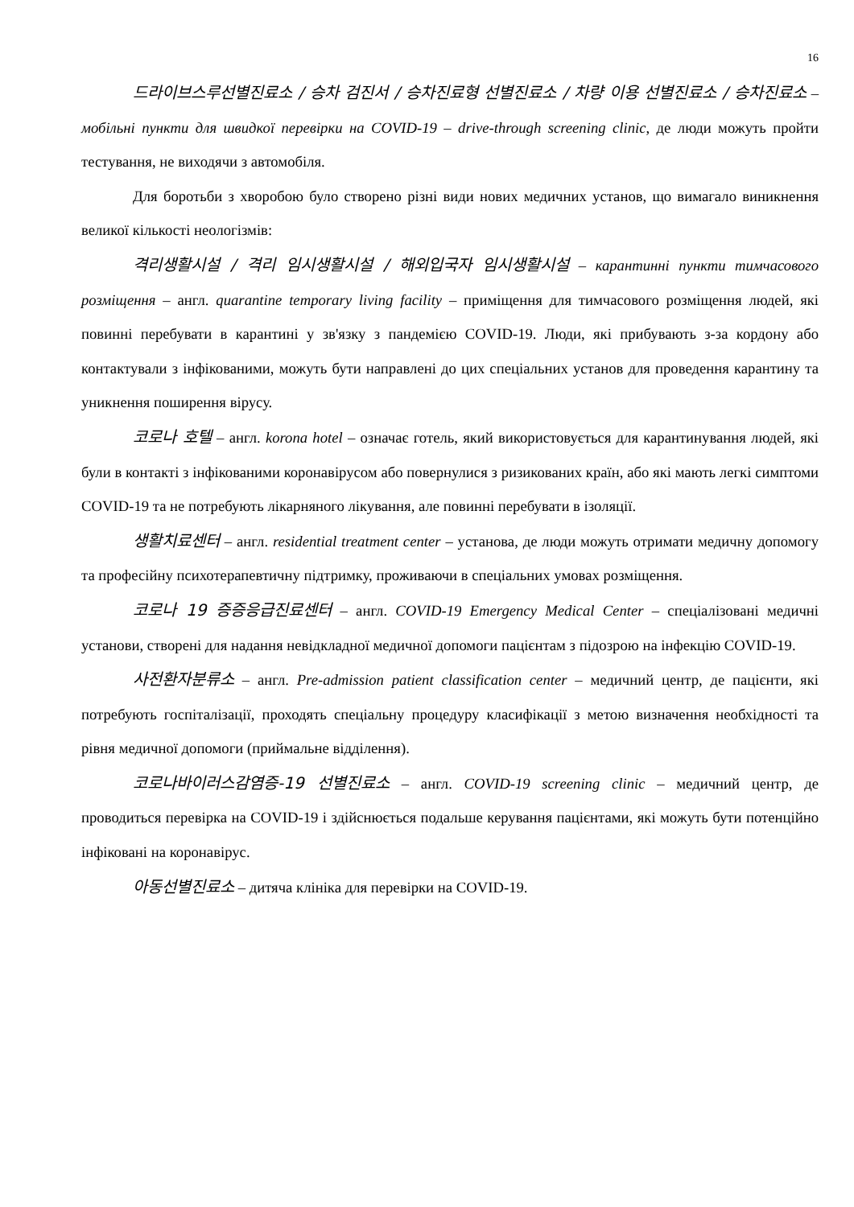16
드라이브스루선별진료소 / 승차 검진서 / 승차진료형 선별진료소 / 차량 이용 선별진료소 / 승차진료소 – мобільні пункти для швидкої перевірки на COVID-19 – drive-through screening clinic, де люди можуть пройти тестування, не виходячи з автомобіля.
Для боротьби з хворобою було створено різні види нових медичних установ, що вимагало виникнення великої кількості неологізмів:
격리생활시설 / 격리 임시생활시설 / 해외입국자 임시생활시설 – карантинні пункти тимчасового розміщення – англ. quarantine temporary living facility – приміщення для тимчасового розміщення людей, які повинні перебувати в карантині у зв'язку з пандемією COVID-19. Люди, які прибувають з-за кордону або контактували з інфікованими, можуть бути направлені до цих спеціальних установ для проведення карантину та уникнення поширення вірусу.
코로나 호텔 – англ. korona hotel – означає готель, який використовується для карантинування людей, які були в контакті з інфікованими коронавірусом або повернулися з ризикованих країн, або які мають легкі симптоми COVID-19 та не потребують лікарняного лікування, але повинні перебувати в ізоляції.
생활치료센터 – англ. residential treatment center – установа, де люди можуть отримати медичну допомогу та професійну психотерапевтичну підтримку, проживаючи в спеціальних умовах розміщення.
코로나 19 증증응급진료센터 – англ. COVID-19 Emergency Medical Center – спеціалізовані медичні установи, створені для надання невідкладної медичної допомоги пацієнтам з підозрою на інфекцію COVID-19.
사전환자분류소 – англ. Pre-admission patient classification center – медичний центр, де пацієнти, які потребують госпіталізації, проходять спеціальну процедуру класифікації з метою визначення необхідності та рівня медичної допомоги (приймальне відділення).
코로나바이러스감염증-19 선별진료소 – англ. COVID-19 screening clinic – медичний центр, де проводиться перевірка на COVID-19 і здійснюється подальше керування пацієнтами, які можуть бути потенційно інфіковані на коронавірус.
아동선별진료소 – дитяча клініка для перевірки на COVID-19.